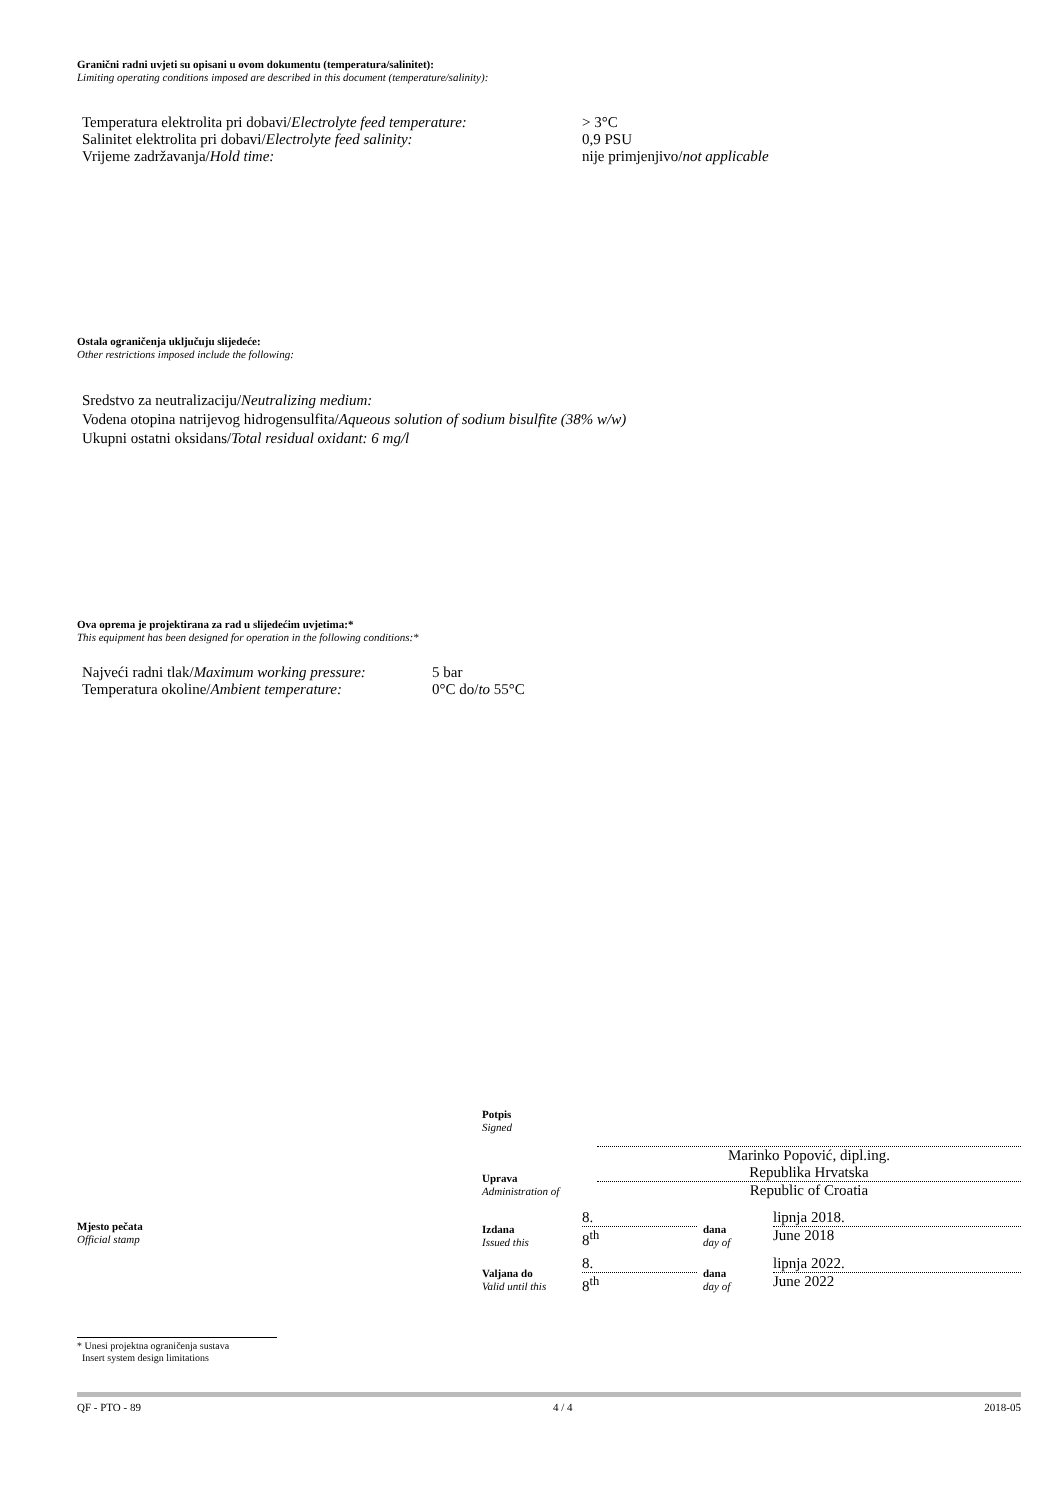Granični radni uvjeti su opisani u ovom dokumentu (temperatura/salinitet):
Limiting operating conditions imposed are described in this document (temperature/salinity):
| Temperatura elektrolita pri dobavi/ Electrolyte feed temperature: | > 3°C |
| Salinitet elektrolita pri dobavi/ Electrolyte feed salinity: | 0,9 PSU |
| Vrijeme zadržavanja/ Hold time: | nije primjenjivo/ not applicable |
Ostala ograničenja uključuju slijedeće:
Other restrictions imposed include the following:
Sredstvo za neutralizaciju/Neutralizing medium:
Vodena otopina natrijevog hidrogensulfita/Aqueous solution of sodium bisulfite (38% w/w)
Ukupni ostatni oksidans/Total residual oxidant: 6 mg/l
Ova oprema je projektirana za rad u slijedećim uvjetima:*
This equipment has been designed for operation in the following conditions:*
| Najveći radni tlak/ Maximum working pressure: | 5 bar |
| Temperatura okoline/ Ambient temperature: | 0°C do/ to 55°C |
Mjesto pečata
Official stamp
| Potpis Signed | |
| | Marinko Popović, dipl.ing. |
| Uprava Administration of | Republika Hrvatska Republic of Croatia |
| Izdana Issued this | 8. 8<sup>th</sup> | dana day of | lipnja 2018. June 2018 |
| Valjana do Valid until this | 8. 8<sup>th</sup> | dana day of | lipnja 2022. June 2022 |
* Unesi projektna ograničenja sustava
Insert system design limitations
QF - PTO - 89 4 / 4 2018-05